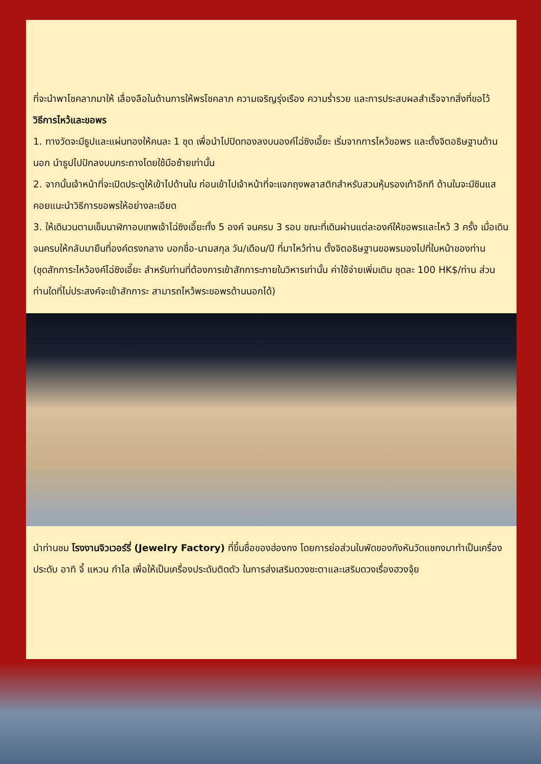ที่จะนำพาโชคลาภมาให้ เลื่องลือในด้านการให้พรโชคลาภ ความเจริญรุ่งเรือง ความร่ำรวย และการประสบผลสำเร็จจากสิ่งที่ขอไว้
วิธีการไหว้และขอพร
1. ทางวัดจะมีธูปและแผ่นทองให้คนละ 1 ชุด เพื่อนำไปปิดทองลงบนองค์ไฉ่ซิงเอี๊ยะ เริ่มจากการไหว้ขอพร และตั้งจิตอธิษฐานด้านนอก นำธูปไปปักลงบนกระถางโดยใช้มือซ้ายเท่านั้น
2. จากนั้นเจ้าหน้าที่จะเปิดประตูให้เข้าไปด้านใน ก่อนเข้าไปเจ้าหน้าที่จะแจกถุงพลาสติกสำหรับสวมหุ้มรองเท้าอีกที ด้านในจะมีซินแสคอยแนะนำวิธีการขอพรให้อย่างละเอียด
3. ให้เดินวนตามเข็มนาฬิกาอบเทพเจ้าไฉ่ซิงเอี๊ยะทั้ง 5 องค์ จนครบ 3 รอบ ขณะที่เดินผ่านแต่ละองค์ให้ขอพรและไหว้ 3 ครั้ง เมื่อเดินจนครบให้กลับมายืนที่องค์ตรงกลาง บอกชื่อ-นามสกุล วัน/เดือน/ปี ที่มาไหว้ท่าน ตั้งจิตอธิษฐานขอพรมองไปที่ใบหน้าของท่าน
(ชุดสักการะไหว้องค์ไฉ่ซิงเอี๊ยะ สำหรับท่านที่ต้องการเข้าสักการะภายในวิหารเท่านั้น ค่าใช้จ่ายเพิ่มเติม ชุดละ 100 HK$/ท่าน ส่วนท่านใดที่ไม่ประสงค์จะเข้าสักการะ สามารถไหว้พระขอพรด้านนอกได้)
นำท่านชม โรงงานจิวเวอร์รี่ (Jewelry Factory) ที่ขึ้นชื่อของฮ่องกง โดยการย่อส่วนใบพัดของกังหันวัดแชกงมาทำเป็นเครื่องประดับ อาทิ จี้ แหวน กำไล เพื่อให้เป็นเครื่องประดับติดตัว ในการส่งเสริมดวงชะตาและเสริมดวงเรื่องฮวงจุ้ย